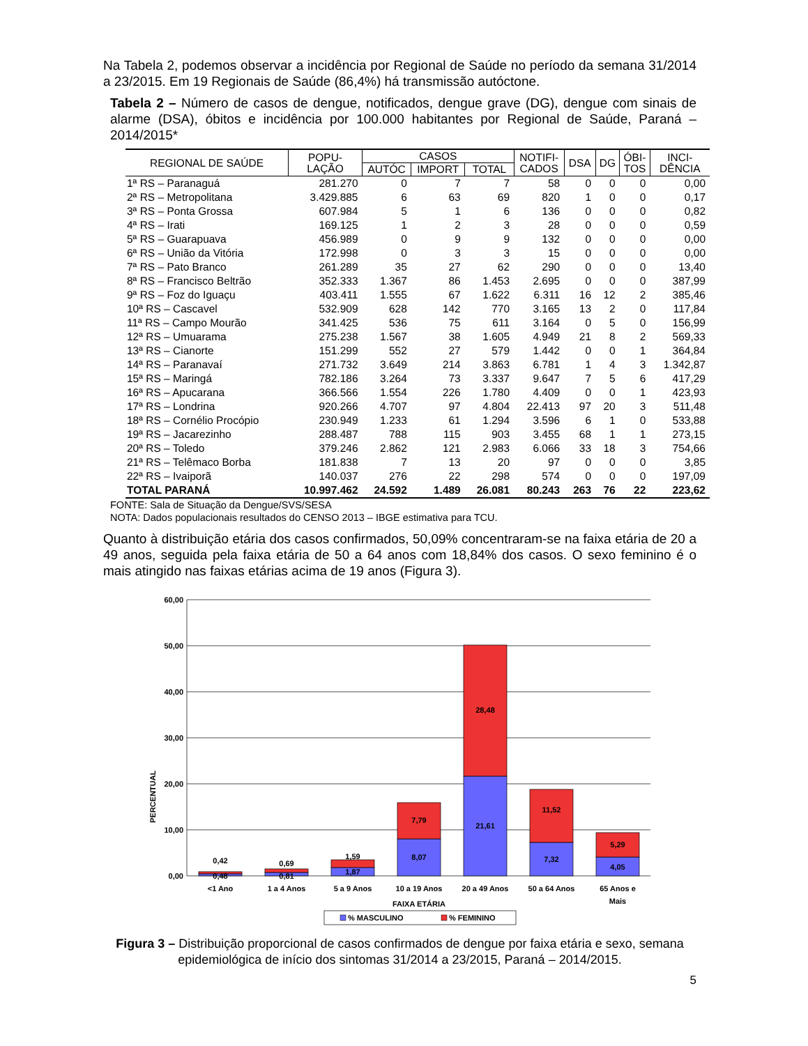Na Tabela 2, podemos observar a incidência por Regional de Saúde no período da semana 31/2014 a 23/2015. Em 19 Regionais de Saúde (86,4%) há transmissão autóctone.
Tabela 2 – Número de casos de dengue, notificados, dengue grave (DG), dengue com sinais de alarme (DSA), óbitos e incidência por 100.000 habitantes por Regional de Saúde, Paraná – 2014/2015*
| REGIONAL DE SAÚDE | POPU- LAÇÃO | CASOS | | | NOTIFI- CADOS | DSA | DG | ÓBI- TOS | INCI- DÊNCIA |
| --- | --- | --- | --- | --- | --- | --- | --- | --- | --- |
| | | AUTÓC | IMPORT | TOTAL | | | | | |
| 1ª RS – Paranaguá | 281.270 | 0 | 7 | 7 | 58 | 0 | 0 | 0 | 0,00 |
| 2ª RS – Metropolitana | 3.429.885 | 6 | 63 | 69 | 820 | 1 | 0 | 0 | 0,17 |
| 3ª RS – Ponta Grossa | 607.984 | 5 | 1 | 6 | 136 | 0 | 0 | 0 | 0,82 |
| 4ª RS – Irati | 169.125 | 1 | 2 | 3 | 28 | 0 | 0 | 0 | 0,59 |
| 5ª RS – Guarapuava | 456.989 | 0 | 9 | 9 | 132 | 0 | 0 | 0 | 0,00 |
| 6ª RS – União da Vitória | 172.998 | 0 | 3 | 3 | 15 | 0 | 0 | 0 | 0,00 |
| 7ª RS – Pato Branco | 261.289 | 35 | 27 | 62 | 290 | 0 | 0 | 0 | 13,40 |
| 8ª RS – Francisco Beltrão | 352.333 | 1.367 | 86 | 1.453 | 2.695 | 0 | 0 | 0 | 387,99 |
| 9ª RS – Foz do Iguaçu | 403.411 | 1.555 | 67 | 1.622 | 6.311 | 16 | 12 | 2 | 385,46 |
| 10ª RS – Cascavel | 532.909 | 628 | 142 | 770 | 3.165 | 13 | 2 | 0 | 117,84 |
| 11ª RS – Campo Mourão | 341.425 | 536 | 75 | 611 | 3.164 | 0 | 5 | 0 | 156,99 |
| 12ª RS – Umuarama | 275.238 | 1.567 | 38 | 1.605 | 4.949 | 21 | 8 | 2 | 569,33 |
| 13ª RS – Cianorte | 151.299 | 552 | 27 | 579 | 1.442 | 0 | 0 | 1 | 364,84 |
| 14ª RS – Paranavaí | 271.732 | 3.649 | 214 | 3.863 | 6.781 | 1 | 4 | 3 | 1.342,87 |
| 15ª RS – Maringá | 782.186 | 3.264 | 73 | 3.337 | 9.647 | 7 | 5 | 6 | 417,29 |
| 16ª RS – Apucarana | 366.566 | 1.554 | 226 | 1.780 | 4.409 | 0 | 0 | 1 | 423,93 |
| 17ª RS – Londrina | 920.266 | 4.707 | 97 | 4.804 | 22.413 | 97 | 20 | 3 | 511,48 |
| 18ª RS – Cornélio Procópio | 230.949 | 1.233 | 61 | 1.294 | 3.596 | 6 | 1 | 0 | 533,88 |
| 19ª RS – Jacarezinho | 288.487 | 788 | 115 | 903 | 3.455 | 68 | 1 | 1 | 273,15 |
| 20ª RS – Toledo | 379.246 | 2.862 | 121 | 2.983 | 6.066 | 33 | 18 | 3 | 754,66 |
| 21ª RS – Telêmaco Borba | 181.838 | 7 | 13 | 20 | 97 | 0 | 0 | 0 | 3,85 |
| 22ª RS – Ivaiporã | 140.037 | 276 | 22 | 298 | 574 | 0 | 0 | 0 | 197,09 |
| TOTAL PARANÁ | 10.997.462 | 24.592 | 1.489 | 26.081 | 80.243 | 263 | 76 | 22 | 223,62 |
FONTE: Sala de Situação da Dengue/SVS/SESA
NOTA: Dados populacionais resultados do CENSO 2013 – IBGE estimativa para TCU.
Quanto à distribuição etária dos casos confirmados, 50,09% concentraram-se na faixa etária de 20 a 49 anos, seguida pela faixa etária de 50 a 64 anos com 18,84% dos casos. O sexo feminino é o mais atingido nas faixas etárias acima de 19 anos (Figura 3).
60,00
50,00
40,00
30,00
20,00
10,00
0,00
PERCENTUAL
0,42
0,48
0,69
0,81
1,59
1,87
7,79
8,07
28,48
21,61
11,52
7,32
5,29
4,05
<1 Ano
1 a 4 Anos
5 a 9 Anos
10 a 19 Anos
20 a 49 Anos
50 a 64 Anos
65 Anos e
Mais
FAIXA ETÁRIA
% MASCULINO
% FEMININO
Figura 3 – Distribuição proporcional de casos confirmados de dengue por faixa etária e sexo, semana epidemiológica de início dos sintomas 31/2014 a 23/2015, Paraná – 2014/2015.
5